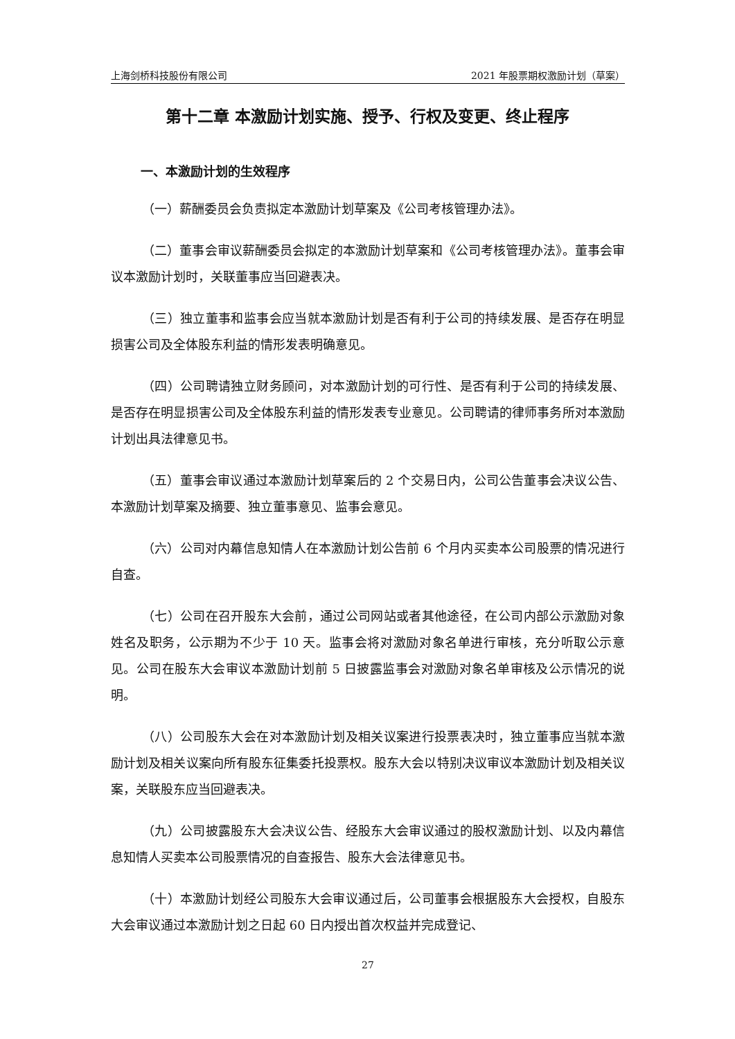上海剑桥科技股份有限公司 2021 年股票期权激励计划（草案）
第十二章 本激励计划实施、授予、行权及变更、终止程序
一、本激励计划的生效程序
（一）薪酬委员会负责拟定本激励计划草案及《公司考核管理办法》。
（二）董事会审议薪酬委员会拟定的本激励计划草案和《公司考核管理办法》。董事会审议本激励计划时，关联董事应当回避表决。
（三）独立董事和监事会应当就本激励计划是否有利于公司的持续发展、是否存在明显损害公司及全体股东利益的情形发表明确意见。
（四）公司聘请独立财务顾问，对本激励计划的可行性、是否有利于公司的持续发展、是否存在明显损害公司及全体股东利益的情形发表专业意见。公司聘请的律师事务所对本激励计划出具法律意见书。
（五）董事会审议通过本激励计划草案后的 2 个交易日内，公司公告董事会决议公告、本激励计划草案及摘要、独立董事意见、监事会意见。
（六）公司对内幕信息知情人在本激励计划公告前 6 个月内买卖本公司股票的情况进行自查。
（七）公司在召开股东大会前，通过公司网站或者其他途径，在公司内部公示激励对象姓名及职务，公示期为不少于 10 天。监事会将对激励对象名单进行审核，充分听取公示意见。公司在股东大会审议本激励计划前 5 日披露监事会对激励对象名单审核及公示情况的说明。
（八）公司股东大会在对本激励计划及相关议案进行投票表决时，独立董事应当就本激励计划及相关议案向所有股东征集委托投票权。股东大会以特别决议审议本激励计划及相关议案，关联股东应当回避表决。
（九）公司披露股东大会决议公告、经股东大会审议通过的股权激励计划、以及内幕信息知情人买卖本公司股票情况的自查报告、股东大会法律意见书。
（十）本激励计划经公司股东大会审议通过后，公司董事会根据股东大会授权，自股东大会审议通过本激励计划之日起 60 日内授出首次权益并完成登记、
27